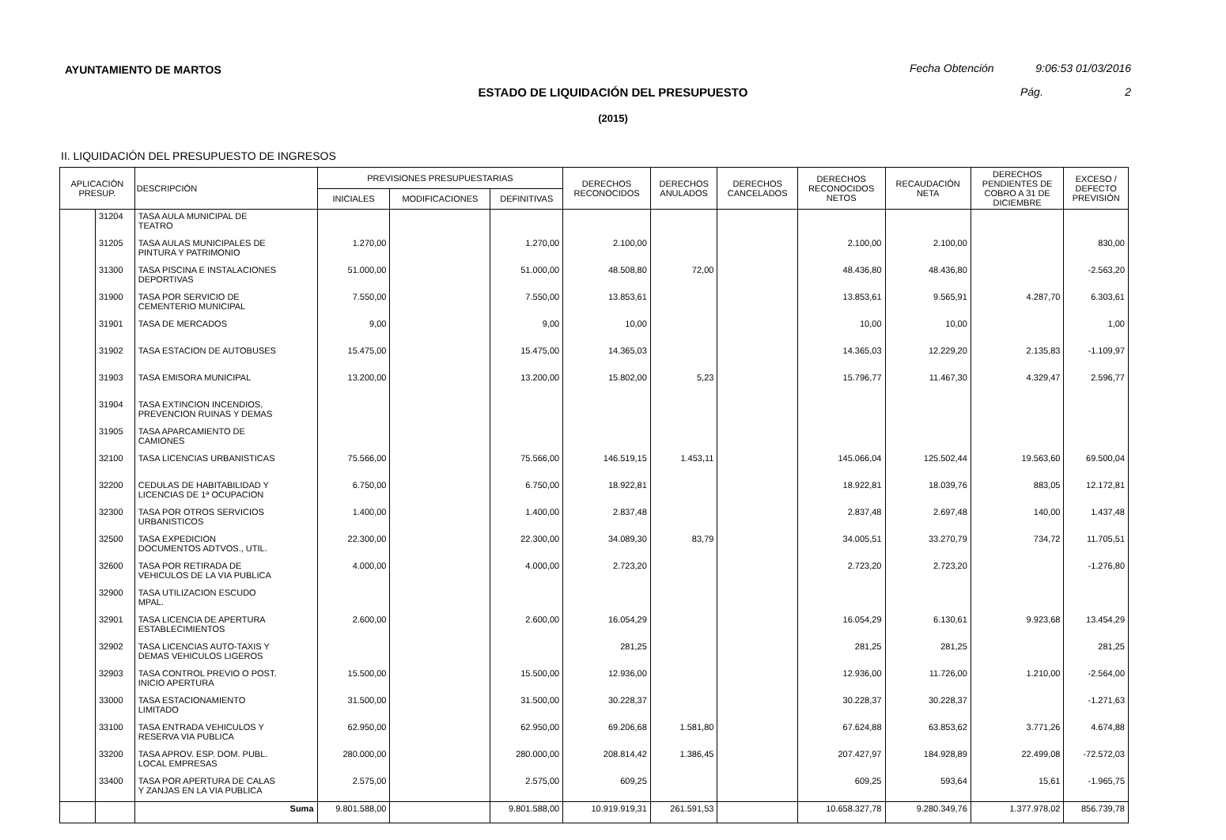AYUNTAMIENTO DE MARTOS
Fecha Obtención 9:06:53 01/03/2016
ESTADO DE LIQUIDACIÓN DEL PRESUPUESTO Pág. 2
(2015)
II. LIQUIDACIÓN DEL PRESUPUESTO DE INGRESOS
| APLICACIÓN PRESUP. | | DESCRIPCIÓN | PREVISIONES PRESUPUESTARIAS | | | DERECHOS RECONOCIDOS | DERECHOS ANULADOS | DERECHOS CANCELADOS | DERECHOS RECONOCIDOS NETOS | RECAUDACIÓN NETA | DERECHOS PENDIENTES DE COBRO A 31 DE DICIEMBRE | EXCESO / DEFECTO PREVISIÓN |
| --- | --- | --- | --- | --- | --- | --- | --- | --- | --- | --- | --- | --- |
| | | | INICIALES | MODIFICACIONES | DEFINITIVAS | | | | | | | |
| | 31204 | TASA AULA MUNICIPAL DE TEATRO | | | | | | | | | | |
| | 31205 | TASA AULAS MUNICIPALES DE PINTURA Y PATRIMONIO | 1.270,00 | | 1.270,00 | 2.100,00 | | | 2.100,00 | 2.100,00 | | 830,00 |
| | 31300 | TASA PISCINA E INSTALACIONES DEPORTIVAS | 51.000,00 | | 51.000,00 | 48.508,80 | 72,00 | | 48.436,80 | 48.436,80 | | -2.563,20 |
| | 31900 | TASA POR SERVICIO DE CEMENTERIO MUNICIPAL | 7.550,00 | | 7.550,00 | 13.853,61 | | | 13.853,61 | 9.565,91 | 4.287,70 | 6.303,61 |
| | 31901 | TASA DE MERCADOS | 9,00 | | 9,00 | 10,00 | | | 10,00 | 10,00 | | 1,00 |
| | 31902 | TASA ESTACION DE AUTOBUSES | 15.475,00 | | 15.475,00 | 14.365,03 | | | 14.365,03 | 12.229,20 | 2.135,83 | -1.109,97 |
| | 31903 | TASA EMISORA MUNICIPAL | 13.200,00 | | 13.200,00 | 15.802,00 | 5,23 | | 15.796,77 | 11.467,30 | 4.329,47 | 2.596,77 |
| | 31904 | TASA EXTINCION INCENDIOS, PREVENCION RUINAS Y DEMAS | | | | | | | | | | |
| | 31905 | TASA APARCAMIENTO DE CAMIONES | | | | | | | | | | |
| | 32100 | TASA LICENCIAS URBANISTICAS | 75.566,00 | | 75.566,00 | 146.519,15 | 1.453,11 | | 145.066,04 | 125.502,44 | 19.563,60 | 69.500,04 |
| | 32200 | CEDULAS DE HABITABILIDAD Y LICENCIAS DE 1ª OCUPACION | 6.750,00 | | 6.750,00 | 18.922,81 | | | 18.922,81 | 18.039,76 | 883,05 | 12.172,81 |
| | 32300 | TASA POR OTROS SERVICIOS URBANISTICOS | 1.400,00 | | 1.400,00 | 2.837,48 | | | 2.837,48 | 2.697,48 | 140,00 | 1.437,48 |
| | 32500 | TASA EXPEDICION DOCUMENTOS ADTVOS., UTIL. | 22.300,00 | | 22.300,00 | 34.089,30 | 83,79 | | 34.005,51 | 33.270,79 | 734,72 | 11.705,51 |
| | 32600 | TASA POR RETIRADA DE VEHICULOS DE LA VIA PUBLICA | 4.000,00 | | 4.000,00 | 2.723,20 | | | 2.723,20 | 2.723,20 | | -1.276,80 |
| | 32900 | TASA UTILIZACION ESCUDO MPAL. | | | | | | | | | | |
| | 32901 | TASA LICENCIA DE APERTURA ESTABLECIMIENTOS | 2.600,00 | | 2.600,00 | 16.054,29 | | | 16.054,29 | 6.130,61 | 9.923,68 | 13.454,29 |
| | 32902 | TASA LICENCIAS AUTO-TAXIS Y DEMAS VEHICULOS LIGEROS | | | | 281,25 | | | 281,25 | 281,25 | | 281,25 |
| | 32903 | TASA CONTROL PREVIO O POST. INICIO APERTURA | 15.500,00 | | 15.500,00 | 12.936,00 | | | 12.936,00 | 11.726,00 | 1.210,00 | -2.564,00 |
| | 33000 | TASA ESTACIONAMIENTO LIMITADO | 31.500,00 | | 31.500,00 | 30.228,37 | | | 30.228,37 | 30.228,37 | | -1.271,63 |
| | 33100 | TASA ENTRADA VEHICULOS Y RESERVA VIA PUBLICA | 62.950,00 | | 62.950,00 | 69.206,68 | 1.581,80 | | 67.624,88 | 63.853,62 | 3.771,26 | 4.674,88 |
| | 33200 | TASA APROV. ESP. DOM. PUBL. LOCAL EMPRESAS | 280.000,00 | | 280.000,00 | 208.814,42 | 1.386,45 | | 207.427,97 | 184.928,89 | 22.499,08 | -72.572,03 |
| | 33400 | TASA POR APERTURA DE CALAS Y ZANJAS EN LA VIA PUBLICA | 2.575,00 | | 2.575,00 | 609,25 | | | 609,25 | 593,64 | 15,61 | -1.965,75 |
| | | Suma | 9.801.588,00 | | 9.801.588,00 | 10.919.919,31 | 261.591,53 | | 10.658.327,78 | 9.280.349,76 | 1.377.978,02 | 856.739,78 |